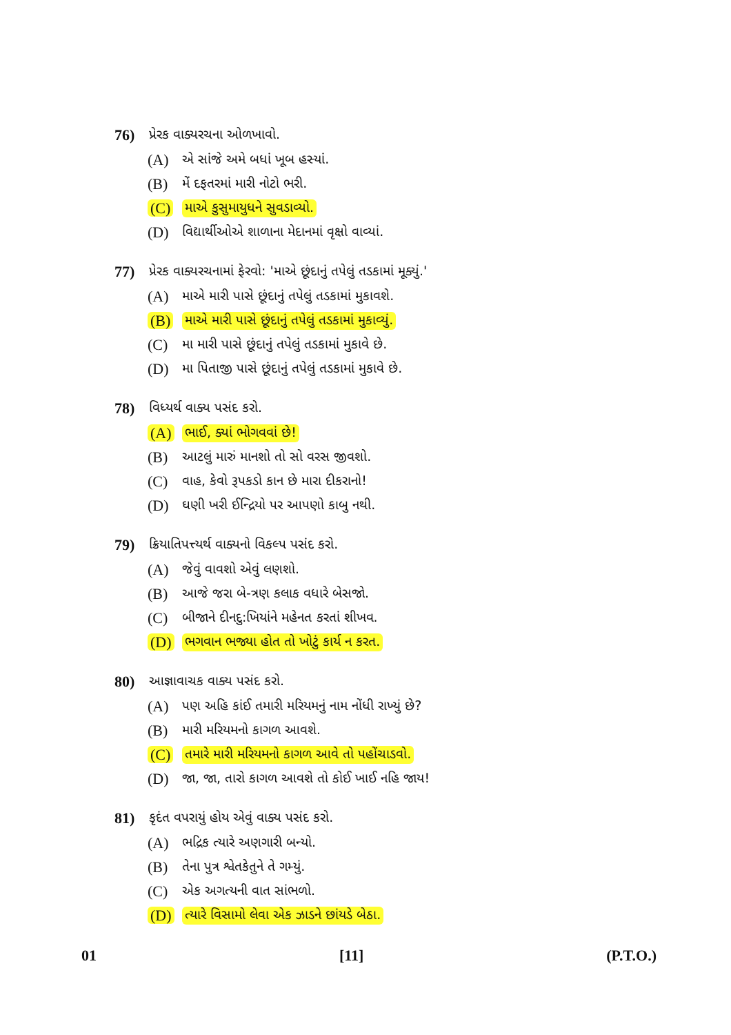76) પ્રેરક વાક્યરચના ઓળખાવો.
(A) એ સાંજે અમે બધાં ખૂબ હસ્યાં.
(B) મેં દફતરમાં મારી નોટો ભરી.
(C) માએ કુસુમાયુધને સુવડાવ્યો.
(D) વિદ્યાર્થીઓએ શાળાના મેદાનમાં વૃક્ષો વાવ્યાં.
77) પ્રેરક વાક્યરચનામાં ફેરવો: 'માએ છૂંદાનું તપેલું તડકામાં મૂક્યું.'
(A) માએ મારી પાસે છૂંદાનું તપેલું તડકામાં મુકાવશે.
(B) માએ મારી પાસે છૂંદાનું તપેલું તડકામાં મુકાવ્યું.
(C) મા મારી પાસે છૂંદાનું તપેલું તડકામાં મુકાવે છે.
(D) મા પિતાજી પાસે છૂંદાનું તપેલું તડકામાં મુકાવે છે.
78) વિધ્યર્થ વાક્ય પસંદ કરો.
(A) ભાઈ, ક્યાં ભોગવવાં છે!
(B) આટલું મારું માનશો તો સો વરસ જીવશો.
(C) વાહ, કેવો રૂપકડો કાન છે મારા દીકરાનો!
(D) ઘણી ખરી ઈન્દ્રિયો પર આપણો કાબુ નથી.
79) ક્રિયાતિપત્ત્યર્થ વાક્યનો વિકલ્પ પસંદ કરો.
(A) જેવું વાવશો એવું લણશો.
(B) આજે જરા બે-ત્રણ કલાક વધારે બેસજો.
(C) બીજાને દીનદુ:ખિયાંને મહેનત કરતાં શીખવ.
(D) ભગવાન ભજ્યા હોત તો ખોટું કાર્ય ન કરત.
80) આજ્ઞાવાચક વાક્ય પસંદ કરો.
(A) પણ અહિ કાંઈ તમારી મરિયમનું નામ નોંધી રાખ્યું છે?
(B) મારી મરિયમનો કાગળ આવશે.
(C) તમારે મારી મરિયમનો કાગળ આવે તો પહોંચાડવો.
(D) જા, જા, તારો કાગળ આવશે તો કોઈ ખાઈ નહિ જાય!
81) કૃદંત વપરાયું હોય એવું વાક્ય પસંદ કરો.
(A) ભદ્રિક ત્યારે અણગારી બન્યો.
(B) તેના પુત્ર શ્વેતકેતુને તે ગમ્યું.
(C) એક અગત્યની વાત સાંભળો.
(D) ત્યારે વિસામો લેવા એક ઝાડને છાંયડે બેઠા.
01 [11] (P.T.O.)